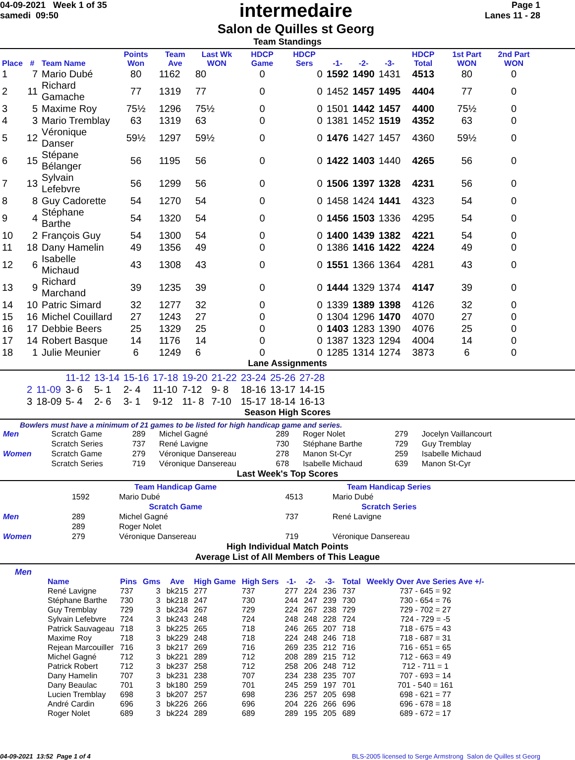04-09-2021 Week 1 of 35
samedi 09:50
intermedaire
Salon de Quilles st Georg
Page 1
Lanes 11 - 28
Team Standings
| Place | # | Team Name | Points Won | Team Ave | Last Wk WON | HDCP Game | HDCP Sers | -1- | -2- | -3- | HDCP Total | 1st Part WON | 2nd Part WON |
| --- | --- | --- | --- | --- | --- | --- | --- | --- | --- | --- | --- | --- | --- |
| 1 | 7 | Mario Dubé | 80 | 1162 | 80 | 0 | 0 | 1592 | 1490 | 1431 | 4513 | 80 | 0 |
| 2 | 11 | Richard Gamache | 77 | 1319 | 77 | 0 | 0 | 1452 | 1457 | 1495 | 4404 | 77 | 0 |
| 3 | 5 | Maxime Roy | 75½ | 1296 | 75½ | 0 | 0 | 1501 | 1442 | 1457 | 4400 | 75½ | 0 |
| 4 | 3 | Mario Tremblay | 63 | 1319 | 63 | 0 | 0 | 1381 | 1452 | 1519 | 4352 | 63 | 0 |
| 5 | 12 | Véronique Danser | 59½ | 1297 | 59½ | 0 | 0 | 1476 | 1427 | 1457 | 4360 | 59½ | 0 |
| 6 | 15 | Stépane Bélanger | 56 | 1195 | 56 | 0 | 0 | 1422 | 1403 | 1440 | 4265 | 56 | 0 |
| 7 | 13 | Sylvain Lefebvre | 56 | 1299 | 56 | 0 | 0 | 1506 | 1397 | 1328 | 4231 | 56 | 0 |
| 8 | 8 | Guy Cadorette | 54 | 1270 | 54 | 0 | 0 | 1458 | 1424 | 1441 | 4323 | 54 | 0 |
| 9 | 4 | Stéphane Barthe | 54 | 1320 | 54 | 0 | 0 | 1456 | 1503 | 1336 | 4295 | 54 | 0 |
| 10 | 2 | François Guy | 54 | 1300 | 54 | 0 | 0 | 1400 | 1439 | 1382 | 4221 | 54 | 0 |
| 11 | 18 | Dany Hamelin | 49 | 1356 | 49 | 0 | 0 | 1386 | 1416 | 1422 | 4224 | 49 | 0 |
| 12 | 6 | Isabelle Michaud | 43 | 1308 | 43 | 0 | 0 | 1551 | 1366 | 1364 | 4281 | 43 | 0 |
| 13 | 9 | Richard Marchand | 39 | 1235 | 39 | 0 | 0 | 1444 | 1329 | 1374 | 4147 | 39 | 0 |
| 14 | 10 | Patric Simard | 32 | 1277 | 32 | 0 | 0 | 1339 | 1389 | 1398 | 4126 | 32 | 0 |
| 15 | 16 | Michel Couillard | 27 | 1243 | 27 | 0 | 0 | 1304 | 1296 | 1470 | 4070 | 27 | 0 |
| 16 | 17 | Debbie Beers | 25 | 1329 | 25 | 0 | 0 | 1403 | 1283 | 1390 | 4076 | 25 | 0 |
| 17 | 14 | Robert Basque | 14 | 1176 | 14 | 0 | 0 | 1387 | 1323 | 1294 | 4004 | 14 | 0 |
| 18 | 1 | Julie Meunier | 6 | 1249 | 6 | 0 | 0 | 1285 | 1314 | 1274 | 3873 | 6 | 0 |
Lane Assignments
| | | 11-12 | 13-14 | 15-16 | 17-18 | 19-20 | 21-22 | 23-24 | 25-26 | 27-28 |
| 2 | 11-09 | 3- 6 | 5- 1 | 2- 4 | 11-10 | 7-12 | 9- 8 | 18-16 | 13-17 | 14-15 |
| 3 | 18-09 | 5- 4 | 2- 6 | 3- 1 | 9-12 | 11- 8 | 7-10 | 15-17 | 18-14 | 16-13 |
Season High Scores
Bowlers must have a minimum of 21 games to be listed for high handicap game and series.
| Men | Scratch Game | 289 | Michel Gagné | 289 | Roger Nolet | 279 | Jocelyn Vaillancourt |
| | Scratch Series | 737 | René Lavigne | 730 | Stéphane Barthe | 729 | Guy Tremblay |
| Women | Scratch Game | 279 | Véronique Dansereau | 278 | Manon St-Cyr | 259 | Isabelle Michaud |
| | Scratch Series | 719 | Véronique Dansereau | 678 | Isabelle Michaud | 639 | Manon St-Cyr |
Last Week's Top Scores
| | Team Handicap Game | | Team Handicap Series | |
| | 1592 | Mario Dubé | 4513 | Mario Dubé |
| | Scratch Game | | Scratch Series | |
| Men | 289 | Michel Gagné | 737 | René Lavigne |
| | 289 | Roger Nolet | | |
| Women | 279 | Véronique Dansereau | 719 | Véronique Dansereau |
High Individual Match Points
Average List of All Members of This League
Men
| Name | Pins | Gms | Ave | High Game | High Sers | -1- | -2- | -3- | Total | Weekly Over Ave Series Ave +/- |
| --- | --- | --- | --- | --- | --- | --- | --- | --- | --- | --- |
| René Lavigne | 737 | 3 | bk215 | 277 | 737 | 277 | 224 | 236 | 737 | 737 - 645 = 92 |
| Stéphane Barthe | 730 | 3 | bk218 | 247 | 730 | 244 | 247 | 239 | 730 | 730 - 654 = 76 |
| Guy Tremblay | 729 | 3 | bk234 | 267 | 729 | 224 | 267 | 238 | 729 | 729 - 702 = 27 |
| Sylvain Lefebvre | 724 | 3 | bk243 | 248 | 724 | 248 | 248 | 228 | 724 | 724 - 729 = -5 |
| Patrick Sauvageau | 718 | 3 | bk225 | 265 | 718 | 246 | 265 | 207 | 718 | 718 - 675 = 43 |
| Maxime Roy | 718 | 3 | bk229 | 248 | 718 | 224 | 248 | 246 | 718 | 718 - 687 = 31 |
| Rejean Marcouiller | 716 | 3 | bk217 | 269 | 716 | 269 | 235 | 212 | 716 | 716 - 651 = 65 |
| Michel Gagné | 712 | 3 | bk221 | 289 | 712 | 208 | 289 | 215 | 712 | 712 - 663 = 49 |
| Patrick Robert | 712 | 3 | bk237 | 258 | 712 | 258 | 206 | 248 | 712 | 712 - 711 = 1 |
| Dany Hamelin | 707 | 3 | bk231 | 238 | 707 | 234 | 238 | 235 | 707 | 707 - 693 = 14 |
| Dany Beaulac | 701 | 3 | bk180 | 259 | 701 | 245 | 259 | 197 | 701 | 701 - 540 = 161 |
| Lucien Tremblay | 698 | 3 | bk207 | 257 | 698 | 236 | 257 | 205 | 698 | 698 - 621 = 77 |
| André Cardin | 696 | 3 | bk226 | 266 | 696 | 204 | 226 | 266 | 696 | 696 - 678 = 18 |
| Roger Nolet | 689 | 3 | bk224 | 289 | 689 | 289 | 195 | 205 | 689 | 689 - 672 = 17 |
04-09-2021 13:52 Page 1 of 4 BLS-2005 licensed to Serge Armstrong Salon de Quilles st Georg